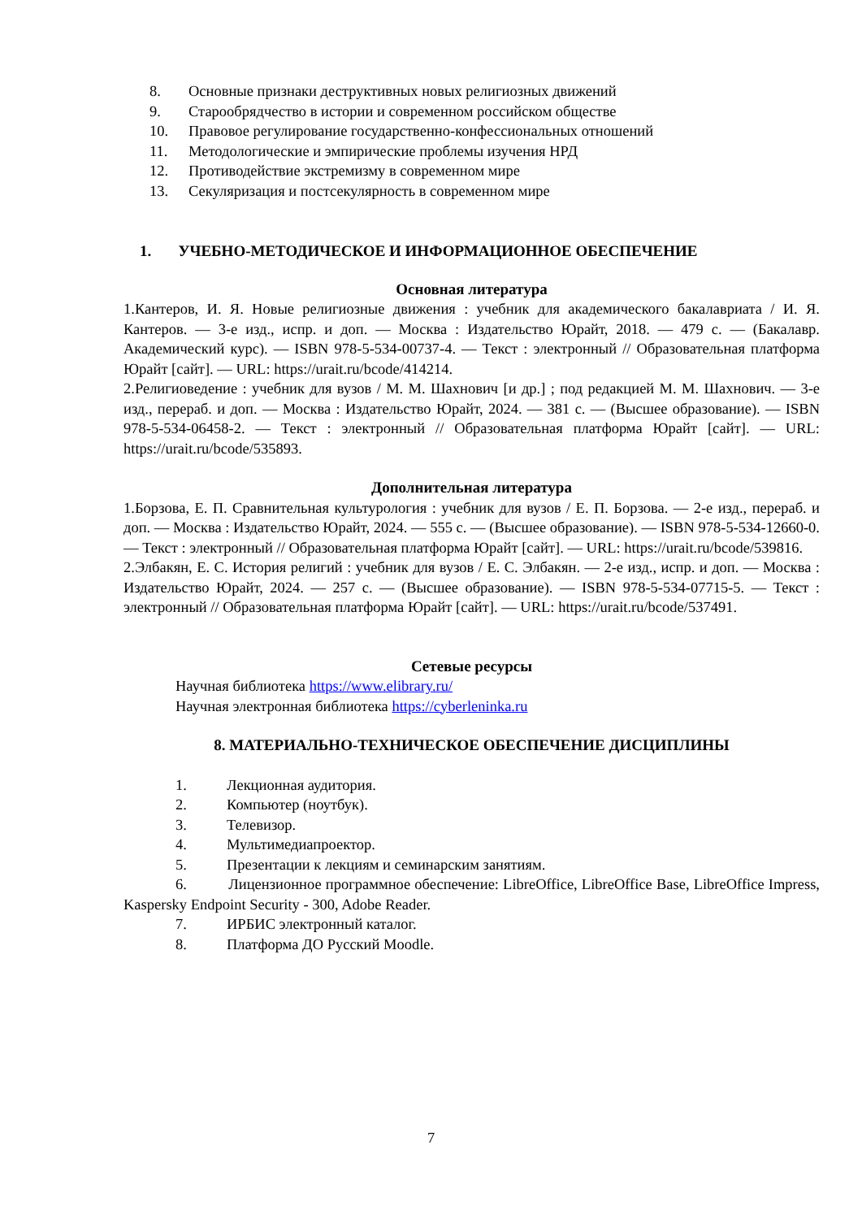8. Основные признаки деструктивных новых религиозных движений
9. Старообрядчество в истории и современном российском обществе
10. Правовое регулирование государственно-конфессиональных отношений
11. Методологические и эмпирические проблемы изучения НРД
12. Противодействие экстремизму в современном мире
13. Секуляризация и постсекулярность в современном мире
1. УЧЕБНО-МЕТОДИЧЕСКОЕ И ИНФОРМАЦИОННОЕ ОБЕСПЕЧЕНИЕ
Основная литература
1.Кантеров, И. Я. Новые религиозные движения : учебник для академического бакалавриата / И. Я. Кантеров. — 3-е изд., испр. и доп. — Москва : Издательство Юрайт, 2018. — 479 с. — (Бакалавр. Академический курс). — ISBN 978-5-534-00737-4. — Текст : электронный // Образовательная платформа Юрайт [сайт]. — URL: https://urait.ru/bcode/414214.
2.Религиоведение : учебник для вузов / М. М. Шахнович [и др.] ; под редакцией М. М. Шахнович. — 3-е изд., перераб. и доп. — Москва : Издательство Юрайт, 2024. — 381 с. — (Высшее образование). — ISBN 978-5-534-06458-2. — Текст : электронный // Образовательная платформа Юрайт [сайт]. — URL: https://urait.ru/bcode/535893.
Дополнительная литература
1.Борзова, Е. П. Сравнительная культурология : учебник для вузов / Е. П. Борзова. — 2-е изд., перераб. и доп. — Москва : Издательство Юрайт, 2024. — 555 с. — (Высшее образование). — ISBN 978-5-534-12660-0. — Текст : электронный // Образовательная платформа Юрайт [сайт]. — URL: https://urait.ru/bcode/539816.
2.Элбакян, Е. С. История религий : учебник для вузов / Е. С. Элбакян. — 2-е изд., испр. и доп. — Москва : Издательство Юрайт, 2024. — 257 с. — (Высшее образование). — ISBN 978-5-534-07715-5. — Текст : электронный // Образовательная платформа Юрайт [сайт]. — URL: https://urait.ru/bcode/537491.
Сетевые ресурсы
Научная библиотека https://www.elibrary.ru/
Научная электронная библиотека https://cyberleninka.ru
8. МАТЕРИАЛЬНО-ТЕХНИЧЕСКОЕ ОБЕСПЕЧЕНИЕ ДИСЦИПЛИНЫ
1. Лекционная аудитория.
2. Компьютер (ноутбук).
3. Телевизор.
4. Мультимедиапроектор.
5. Презентации к лекциям и семинарским занятиям.
6. Лицензионное программное обеспечение: LibreOffice, LibreOffice Base, LibreOffice Impress, Kaspersky Endpoint Security - 300, Adobe Reader.
7. ИРБИС электронный каталог.
8. Платформа ДО Русский Moodle.
7